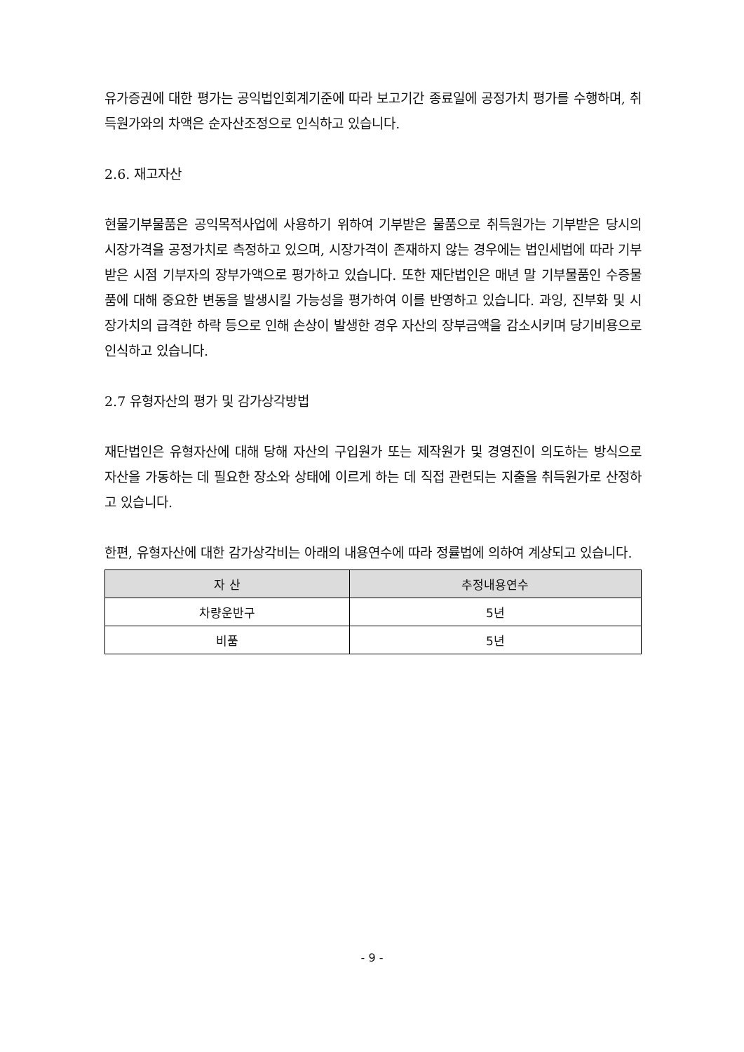유가증권에 대한 평가는 공익법인회계기준에 따라 보고기간 종료일에 공정가치 평가를 수행하며, 취득원가와의 차액은 순자산조정으로 인식하고 있습니다.
2.6. 재고자산
현물기부물품은 공익목적사업에 사용하기 위하여 기부받은 물품으로 취득원가는 기부받은 당시의 시장가격을 공정가치로 측정하고 있으며, 시장가격이 존재하지 않는 경우에는 법인세법에 따라 기부 받은 시점 기부자의 장부가액으로 평가하고 있습니다. 또한 재단법인은 매년 말 기부물품인 수증물품에 대해 중요한 변동을 발생시킬 가능성을 평가하여 이를 반영하고 있습니다. 과잉, 진부화 및 시장가치의 급격한 하락 등으로 인해 손상이 발생한 경우 자산의 장부금액을 감소시키며 당기비용으로 인식하고 있습니다.
2.7 유형자산의 평가 및 감가상각방법
재단법인은 유형자산에 대해 당해 자산의 구입원가 또는 제작원가 및 경영진이 의도하는 방식으로 자산을 가동하는 데 필요한 장소와 상태에 이르게 하는 데 직접 관련되는 지출을 취득원가로 산정하고 있습니다.
한편, 유형자산에 대한 감가상각비는 아래의 내용연수에 따라 정률법에 의하여 계상되고 있습니다.
| 자 산 | 추정내용연수 |
| --- | --- |
| 차량운반구 | 5년 |
| 비품 | 5년 |
- 9 -